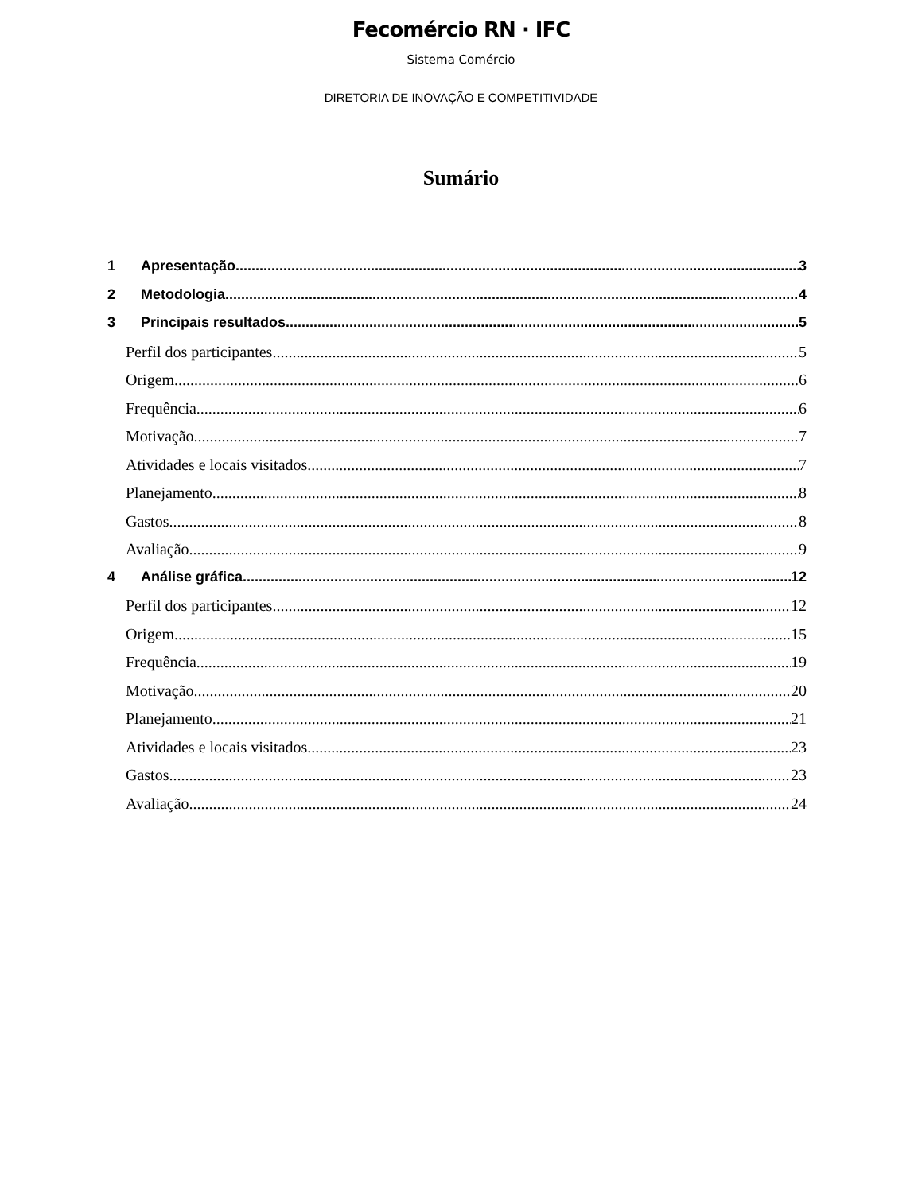Fecomércio RN · IFC
Sistema Comércio
DIRETORIA DE INOVAÇÃO E COMPETITIVIDADE
Sumário
1 Apresentação 3
2 Metodologia 4
3 Principais resultados 5
Perfil dos participantes 5
Origem 6
Frequência 6
Motivação 7
Atividades e locais visitados 7
Planejamento 8
Gastos 8
Avaliação 9
4 Análise gráfica 12
Perfil dos participantes 12
Origem 15
Frequência 19
Motivação 20
Planejamento 21
Atividades e locais visitados 23
Gastos 23
Avaliação 24